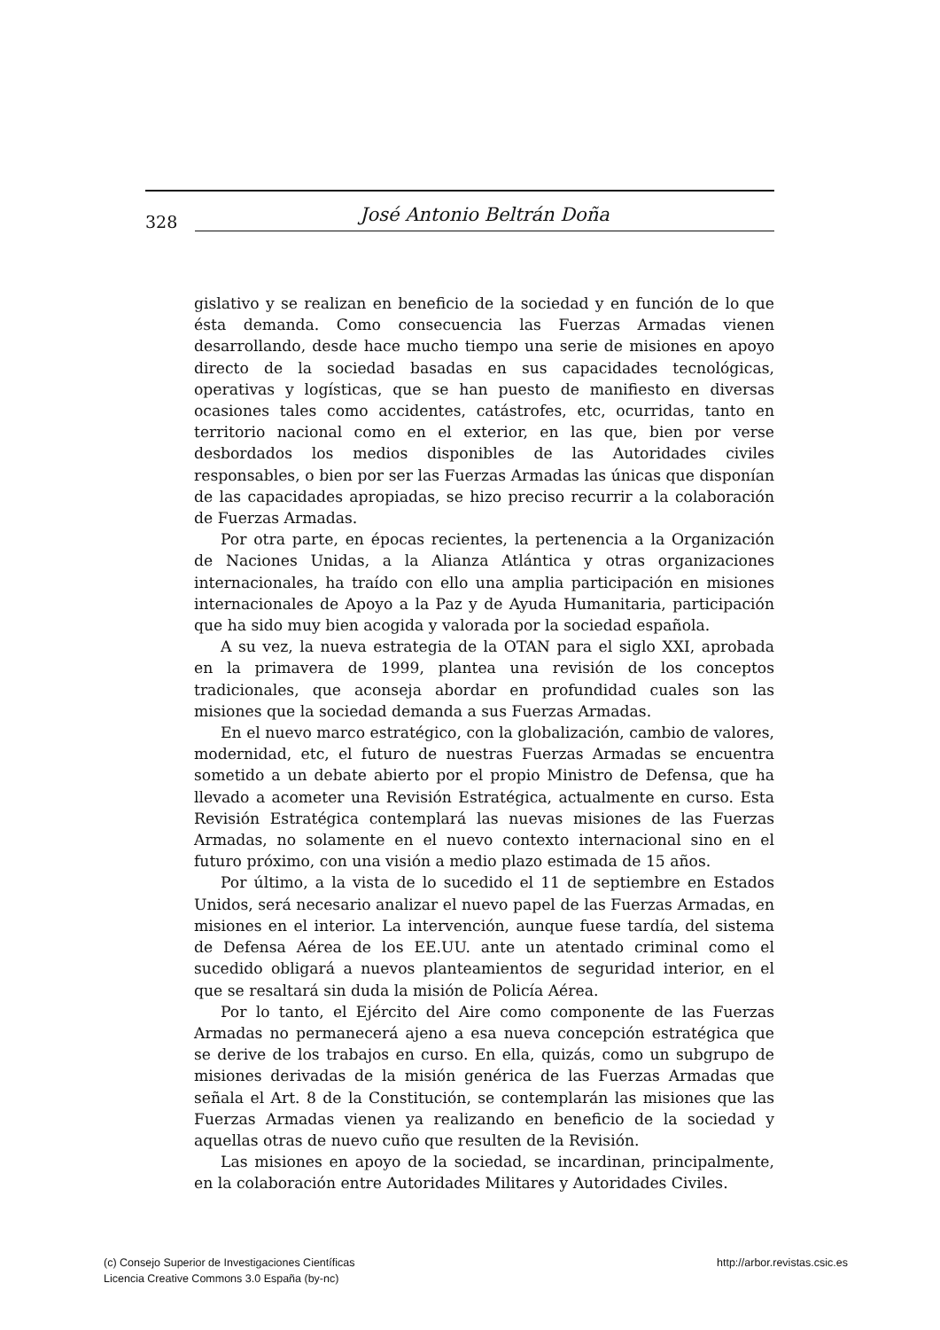328 José Antonio Beltrán Doña
gislativo y se realizan en beneficio de la sociedad y en función de lo que ésta demanda. Como consecuencia las Fuerzas Armadas vienen desarrollando, desde hace mucho tiempo una serie de misiones en apoyo directo de la sociedad basadas en sus capacidades tecnológicas, operativas y logísticas, que se han puesto de manifiesto en diversas ocasiones tales como accidentes, catástrofes, etc, ocurridas, tanto en territorio nacional como en el exterior, en las que, bien por verse desbordados los medios disponibles de las Autoridades civiles responsables, o bien por ser las Fuerzas Armadas las únicas que disponían de las capacidades apropiadas, se hizo preciso recurrir a la colaboración de Fuerzas Armadas.
Por otra parte, en épocas recientes, la pertenencia a la Organización de Naciones Unidas, a la Alianza Atlántica y otras organizaciones internacionales, ha traído con ello una amplia participación en misiones internacionales de Apoyo a la Paz y de Ayuda Humanitaria, participación que ha sido muy bien acogida y valorada por la sociedad española.
A su vez, la nueva estrategia de la OTAN para el siglo XXI, aprobada en la primavera de 1999, plantea una revisión de los conceptos tradicionales, que aconseja abordar en profundidad cuales son las misiones que la sociedad demanda a sus Fuerzas Armadas.
En el nuevo marco estratégico, con la globalización, cambio de valores, modernidad, etc, el futuro de nuestras Fuerzas Armadas se encuentra sometido a un debate abierto por el propio Ministro de Defensa, que ha llevado a acometer una Revisión Estratégica, actualmente en curso. Esta Revisión Estratégica contemplará las nuevas misiones de las Fuerzas Armadas, no solamente en el nuevo contexto internacional sino en el futuro próximo, con una visión a medio plazo estimada de 15 años.
Por último, a la vista de lo sucedido el 11 de septiembre en Estados Unidos, será necesario analizar el nuevo papel de las Fuerzas Armadas, en misiones en el interior. La intervención, aunque fuese tardía, del sistema de Defensa Aérea de los EE.UU. ante un atentado criminal como el sucedido obligará a nuevos planteamientos de seguridad interior, en el que se resaltará sin duda la misión de Policía Aérea.
Por lo tanto, el Ejército del Aire como componente de las Fuerzas Armadas no permanecerá ajeno a esa nueva concepción estratégica que se derive de los trabajos en curso. En ella, quizás, como un subgrupo de misiones derivadas de la misión genérica de las Fuerzas Armadas que señala el Art. 8 de la Constitución, se contemplarán las misiones que las Fuerzas Armadas vienen ya realizando en beneficio de la sociedad y aquellas otras de nuevo cuño que resulten de la Revisión.
Las misiones en apoyo de la sociedad, se incardinan, principalmente, en la colaboración entre Autoridades Militares y Autoridades Civiles.
http://arbor.revistas.csic.es (c) Consejo Superior de Investigaciones Científicas
Licencia Creative Commons 3.0 España (by-nc)